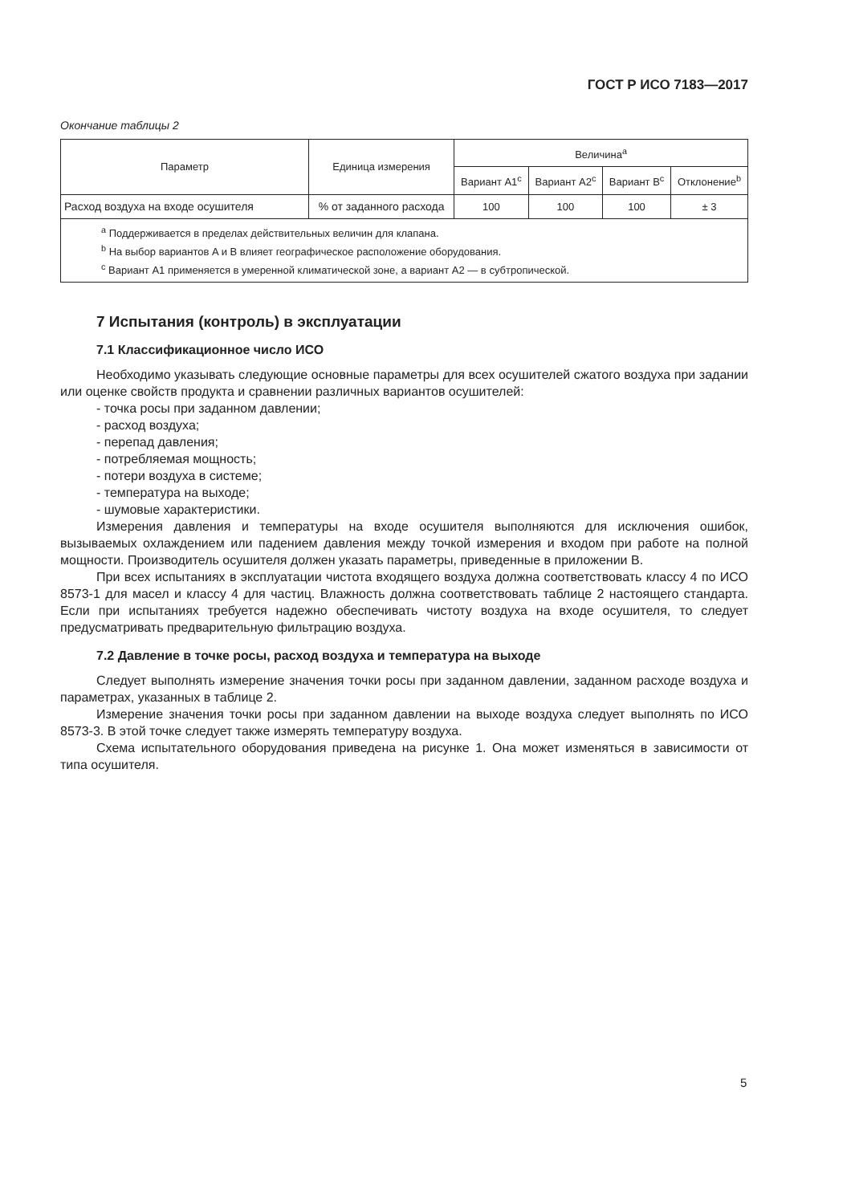ГОСТ Р ИСО 7183—2017
Окончание таблицы 2
| Параметр | Единица измерения | Величина<sup>a</sup> | | | |
| --- | --- | --- | --- | --- | --- |
| | | Вариант A1<sup>c</sup> | Вариант A2<sup>c</sup> | Вариант B<sup>c</sup> | Отклонение<sup>b</sup> |
| Расход воздуха на входе осушителя | % от заданного расхода | 100 | 100 | 100 | ± 3 |
| <sup>a</sup> Поддерживается в пределах действительных величин для клапана. <sup>b</sup> На выбор вариантов A и B влияет географическое расположение оборудования. <sup>c</sup> Вариант A1 применяется в умеренной климатической зоне, а вариант A2 — в субтропической. | | | | | |
7 Испытания (контроль) в эксплуатации
7.1 Классификационное число ИСО
Необходимо указывать следующие основные параметры для всех осушителей сжатого воздуха при задании или оценке свойств продукта и сравнении различных вариантов осушителей:
- точка росы при заданном давлении;
- расход воздуха;
- перепад давления;
- потребляемая мощность;
- потери воздуха в системе;
- температура на выходе;
- шумовые характеристики.
Измерения давления и температуры на входе осушителя выполняются для исключения ошибок, вызываемых охлаждением или падением давления между точкой измерения и входом при работе на полной мощности. Производитель осушителя должен указать параметры, приведенные в приложении B.
При всех испытаниях в эксплуатации чистота входящего воздуха должна соответствовать классу 4 по ИСО 8573-1 для масел и классу 4 для частиц. Влажность должна соответствовать таблице 2 настоящего стандарта. Если при испытаниях требуется надежно обеспечивать чистоту воздуха на входе осушителя, то следует предусматривать предварительную фильтрацию воздуха.
7.2 Давление в точке росы, расход воздуха и температура на выходе
Следует выполнять измерение значения точки росы при заданном давлении, заданном расходе воздуха и параметрах, указанных в таблице 2.
Измерение значения точки росы при заданном давлении на выходе воздуха следует выполнять по ИСО 8573-3. В этой точке следует также измерять температуру воздуха.
Схема испытательного оборудования приведена на рисунке 1. Она может изменяться в зависимости от типа осушителя.
5